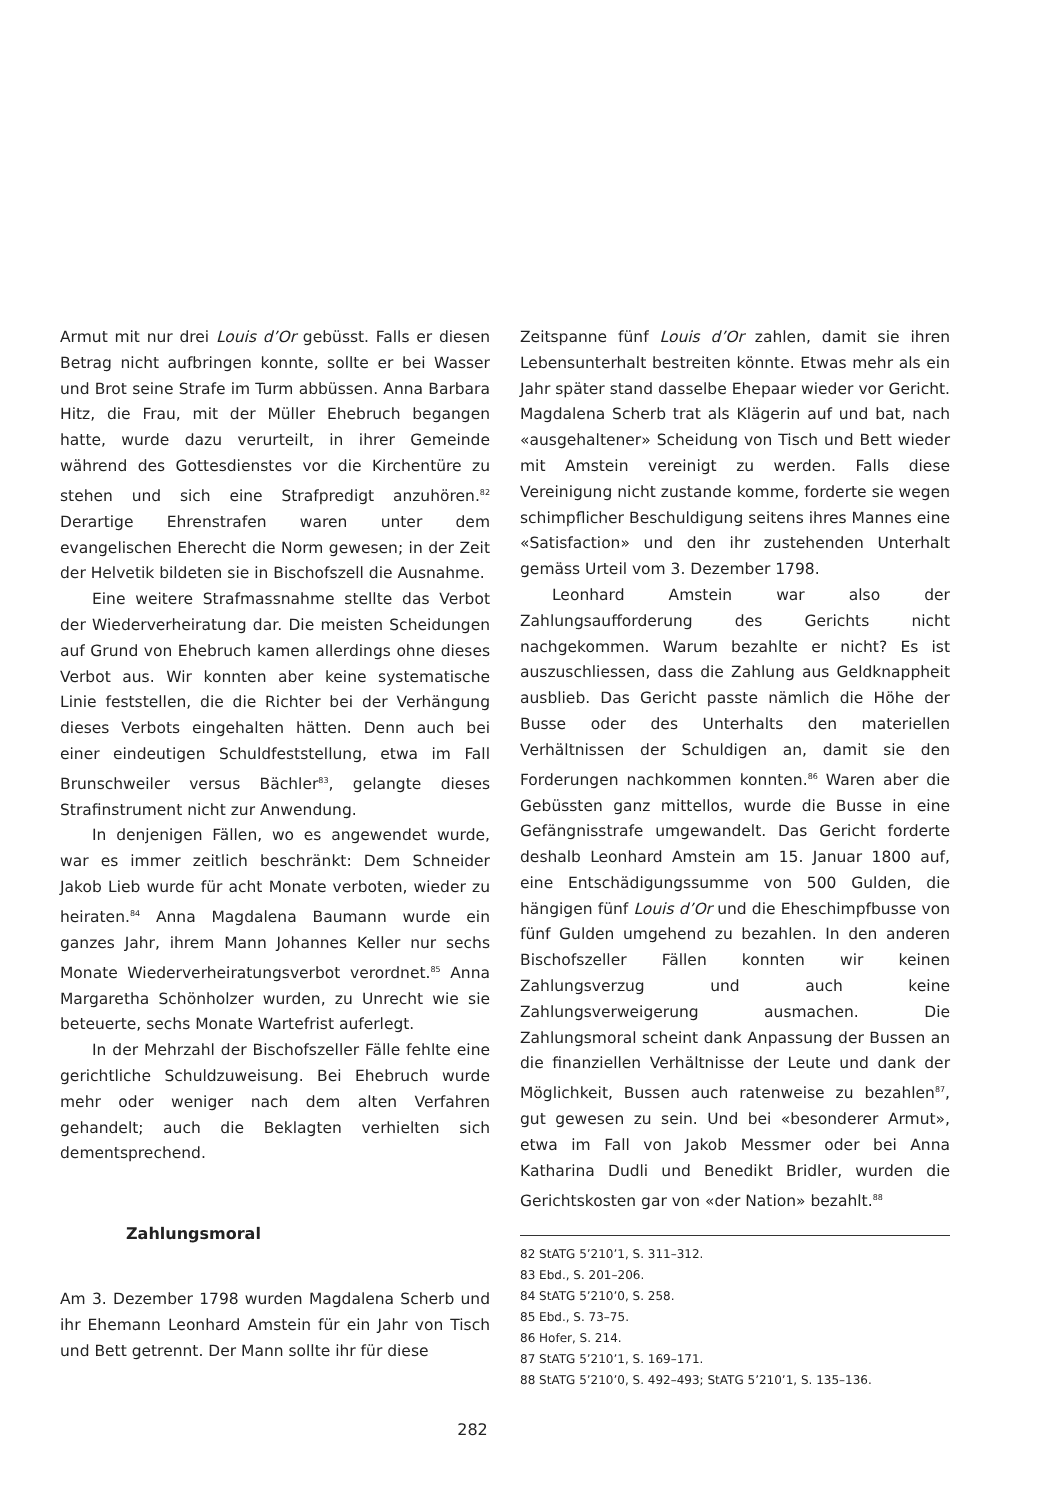Armut mit nur drei Louis d’Or gebüsst. Falls er diesen Betrag nicht aufbringen konnte, sollte er bei Wasser und Brot seine Strafe im Turm abbüssen. Anna Barbara Hitz, die Frau, mit der Müller Ehebruch begangen hatte, wurde dazu verurteilt, in ihrer Gemeinde während des Gottesdienstes vor die Kirchentüre zu stehen und sich eine Strafpredigt anzuhören.<sup>82</sup> Derartige Ehrenstrafen waren unter dem evangelischen Eherecht die Norm gewesen; in der Zeit der Helvetik bildeten sie in Bischofszell die Ausnahme.
Eine weitere Strafmassnahme stellte das Verbot der Wiederverheiratung dar. Die meisten Scheidungen auf Grund von Ehebruch kamen allerdings ohne dieses Verbot aus. Wir konnten aber keine systematische Linie feststellen, die die Richter bei der Verhängung dieses Verbots eingehalten hätten. Denn auch bei einer eindeutigen Schuldfeststellung, etwa im Fall Brunschweiler versus Bächler<sup>83</sup>, gelangte dieses Strafinstrument nicht zur Anwendung.
In denjenigen Fällen, wo es angewendet wurde, war es immer zeitlich beschränkt: Dem Schneider Jakob Lieb wurde für acht Monate verboten, wieder zu heiraten.<sup>84</sup> Anna Magdalena Baumann wurde ein ganzes Jahr, ihrem Mann Johannes Keller nur sechs Monate Wiederverheiratungsverbot verordnet.<sup>85</sup> Anna Margaretha Schönholzer wurden, zu Unrecht wie sie beteuerte, sechs Monate Wartefrist auferlegt.
In der Mehrzahl der Bischofszeller Fälle fehlte eine gerichtliche Schuldzuweisung. Bei Ehebruch wurde mehr oder weniger nach dem alten Verfahren gehandelt; auch die Beklagten verhielten sich dementsprechend.
Zahlungsmoral
Am 3. Dezember 1798 wurden Magdalena Scherb und ihr Ehemann Leonhard Amstein für ein Jahr von Tisch und Bett getrennt. Der Mann sollte ihr für diese
Zeitspanne fünf Louis d’Or zahlen, damit sie ihren Lebensunterhalt bestreiten könnte. Etwas mehr als ein Jahr später stand dasselbe Ehepaar wieder vor Gericht. Magdalena Scherb trat als Klägerin auf und bat, nach «ausgehaltener» Scheidung von Tisch und Bett wieder mit Amstein vereinigt zu werden. Falls diese Vereinigung nicht zustande komme, forderte sie wegen schimpflicher Beschuldigung seitens ihres Mannes eine «Satisfaction» und den ihr zustehenden Unterhalt gemäss Urteil vom 3. Dezember 1798.
Leonhard Amstein war also der Zahlungsaufforderung des Gerichts nicht nachgekommen. Warum bezahlte er nicht? Es ist auszuschliessen, dass die Zahlung aus Geldknappheit ausblieb. Das Gericht passte nämlich die Höhe der Busse oder des Unterhalts den materiellen Verhältnissen der Schuldigen an, damit sie den Forderungen nachkommen konnten.<sup>86</sup> Waren aber die Gebüssten ganz mittellos, wurde die Busse in eine Gefängnisstrafe umgewandelt. Das Gericht forderte deshalb Leonhard Amstein am 15. Januar 1800 auf, eine Entschädigungssumme von 500 Gulden, die hängigen fünf Louis d’Or und die Eheschimpfbusse von fünf Gulden umgehend zu bezahlen. In den anderen Bischofszeller Fällen konnten wir keinen Zahlungsverzug und auch keine Zahlungsverweigerung ausmachen. Die Zahlungsmoral scheint dank Anpassung der Bussen an die finanziellen Verhältnisse der Leute und dank der Möglichkeit, Bussen auch ratenweise zu bezahlen<sup>87</sup>, gut gewesen zu sein. Und bei «besonderer Armut», etwa im Fall von Jakob Messmer oder bei Anna Katharina Dudli und Benedikt Bridler, wurden die Gerichtskosten gar von «der Nation» bezahlt.<sup>88</sup>
82 StATG 5’210’1, S. 311–312.
83 Ebd., S. 201–206.
84 StATG 5’210’0, S. 258.
85 Ebd., S. 73–75.
86 Hofer, S. 214.
87 StATG 5’210’1, S. 169–171.
88 StATG 5’210’0, S. 492–493; StATG 5’210’1, S. 135–136.
282